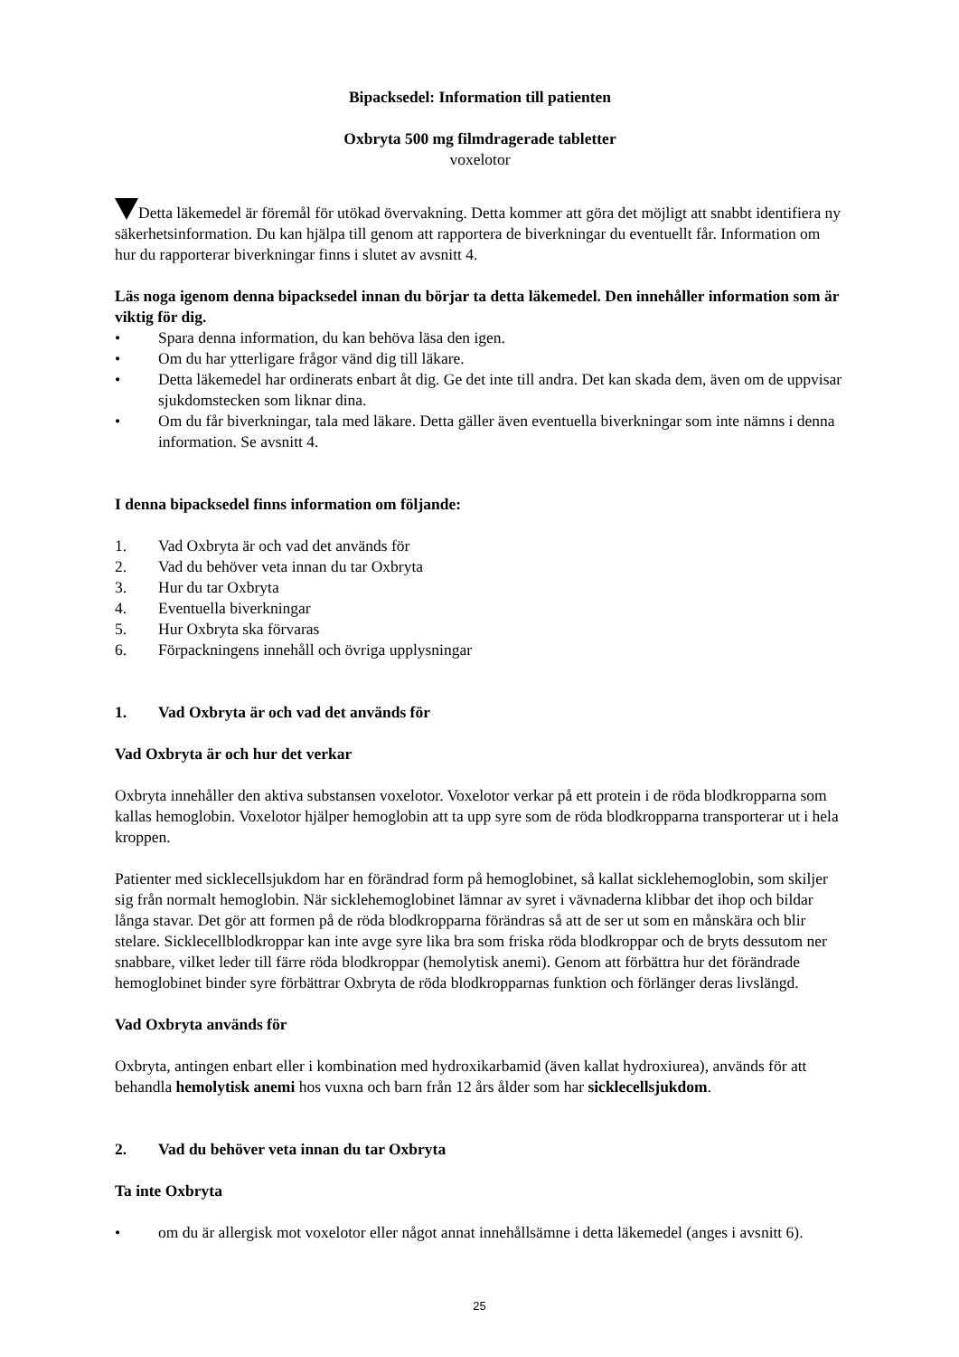Bipacksedel: Information till patienten
Oxbryta 500 mg filmdragerade tabletter
voxelotor
Detta läkemedel är föremål för utökad övervakning. Detta kommer att göra det möjligt att snabbt identifiera ny säkerhetsinformation. Du kan hjälpa till genom att rapportera de biverkningar du eventuellt får. Information om hur du rapporterar biverkningar finns i slutet av avsnitt 4.
Läs noga igenom denna bipacksedel innan du börjar ta detta läkemedel. Den innehåller information som är viktig för dig.
• Spara denna information, du kan behöva läsa den igen.
• Om du har ytterligare frågor vänd dig till läkare.
• Detta läkemedel har ordinerats enbart åt dig. Ge det inte till andra. Det kan skada dem, även om de uppvisar sjukdomstecken som liknar dina.
• Om du får biverkningar, tala med läkare. Detta gäller även eventuella biverkningar som inte nämns i denna information. Se avsnitt 4.
I denna bipacksedel finns information om följande:
1. Vad Oxbryta är och vad det används för
2. Vad du behöver veta innan du tar Oxbryta
3. Hur du tar Oxbryta
4. Eventuella biverkningar
5. Hur Oxbryta ska förvaras
6. Förpackningens innehåll och övriga upplysningar
1. Vad Oxbryta är och vad det används för
Vad Oxbryta är och hur det verkar
Oxbryta innehåller den aktiva substansen voxelotor. Voxelotor verkar på ett protein i de röda blodkropparna som kallas hemoglobin. Voxelotor hjälper hemoglobin att ta upp syre som de röda blodkropparna transporterar ut i hela kroppen.
Patienter med sicklecellsjukdom har en förändrad form på hemoglobinet, så kallat sicklehemoglobin, som skiljer sig från normalt hemoglobin. När sicklehemoglobinet lämnar av syret i vävnaderna klibbar det ihop och bildar långa stavar. Det gör att formen på de röda blodkropparna förändras så att de ser ut som en månskära och blir stelare. Sicklecellblodkroppar kan inte avge syre lika bra som friska röda blodkroppar och de bryts dessutom ner snabbare, vilket leder till färre röda blodkroppar (hemolytisk anemi). Genom att förbättra hur det förändrade hemoglobinet binder syre förbättrar Oxbryta de röda blodkropparnas funktion och förlänger deras livslängd.
Vad Oxbryta används för
Oxbryta, antingen enbart eller i kombination med hydroxikarbamid (även kallat hydroxiurea), används för att behandla hemolytisk anemi hos vuxna och barn från 12 års ålder som har sicklecellsjukdom.
2. Vad du behöver veta innan du tar Oxbryta
Ta inte Oxbryta
• om du är allergisk mot voxelotor eller något annat innehållsämne i detta läkemedel (anges i avsnitt 6).
25